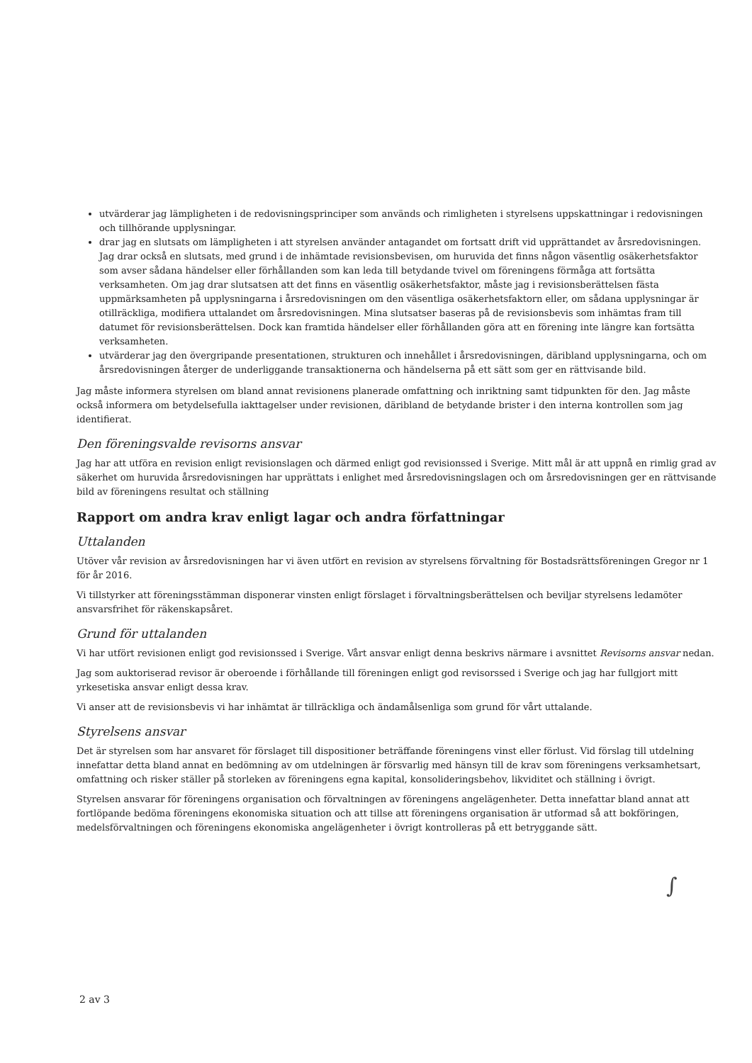utvärderar jag lämpligheten i de redovisningsprinciper som används och rimligheten i styrelsens uppskattningar i redovisningen och tillhörande upplysningar.
drar jag en slutsats om lämpligheten i att styrelsen använder antagandet om fortsatt drift vid upprättandet av årsredovisningen. Jag drar också en slutsats, med grund i de inhämtade revisionsbevisen, om huruvida det finns någon väsentlig osäkerhetsfaktor som avser sådana händelser eller förhållanden som kan leda till betydande tvivel om föreningens förmåga att fortsätta verksamheten. Om jag drar slutsatsen att det finns en väsentlig osäkerhetsfaktor, måste jag i revisionsberättelsen fästa uppmärksamheten på upplysningarna i årsredovisningen om den väsentliga osäkerhetsfaktorn eller, om sådana upplysningar är otillräckliga, modifiera uttalandet om årsredovisningen. Mina slutsatser baseras på de revisionsbevis som inhämtas fram till datumet för revisionsberättelsen. Dock kan framtida händelser eller förhållanden göra att en förening inte längre kan fortsätta verksamheten.
utvärderar jag den övergripande presentationen, strukturen och innehållet i årsredovisningen, däribland upplysningarna, och om årsredovisningen återger de underliggande transaktionerna och händelserna på ett sätt som ger en rättvisande bild.
Jag måste informera styrelsen om bland annat revisionens planerade omfattning och inriktning samt tidpunkten för den. Jag måste också informera om betydelsefulla iakttagelser under revisionen, däribland de betydande brister i den interna kontrollen som jag identifierat.
Den föreningsvalde revisorns ansvar
Jag har att utföra en revision enligt revisionslagen och därmed enligt god revisionssed i Sverige. Mitt mål är att uppnå en rimlig grad av säkerhet om huruvida årsredovisningen har upprättats i enlighet med årsredovisningslagen och om årsredovisningen ger en rättvisande bild av föreningens resultat och ställning
Rapport om andra krav enligt lagar och andra författningar
Uttalanden
Utöver vår revision av årsredovisningen har vi även utfört en revision av styrelsens förvaltning för Bostadsrättsföreningen Gregor nr 1 för år 2016.
Vi tillstyrker att föreningsstämman disponerar vinsten enligt förslaget i förvaltningsberättelsen och beviljar styrelsens ledamöter ansvarsfrihet för räkenskapsåret.
Grund för uttalanden
Vi har utfört revisionen enligt god revisionssed i Sverige. Vårt ansvar enligt denna beskrivs närmare i avsnittet Revisorns ansvar nedan.
Jag som auktoriserad revisor är oberoende i förhållande till föreningen enligt god revisorssed i Sverige och jag har fullgjort mitt yrkesetiska ansvar enligt dessa krav.
Vi anser att de revisionsbevis vi har inhämtat är tillräckliga och ändamålsenliga som grund för vårt uttalande.
Styrelsens ansvar
Det är styrelsen som har ansvaret för förslaget till dispositioner beträffande föreningens vinst eller förlust. Vid förslag till utdelning innefattar detta bland annat en bedömning av om utdelningen är försvarlig med hänsyn till de krav som föreningens verksamhetsart, omfattning och risker ställer på storleken av föreningens egna kapital, konsolideringsbehov, likviditet och ställning i övrigt.
Styrelsen ansvarar för föreningens organisation och förvaltningen av föreningens angelägenheter. Detta innefattar bland annat att fortlöpande bedöma föreningens ekonomiska situation och att tillse att föreningens organisation är utformad så att bokföringen, medelsförvaltningen och föreningens ekonomiska angelägenheter i övrigt kontrolleras på ett betryggande sätt.
∫
2 av 3